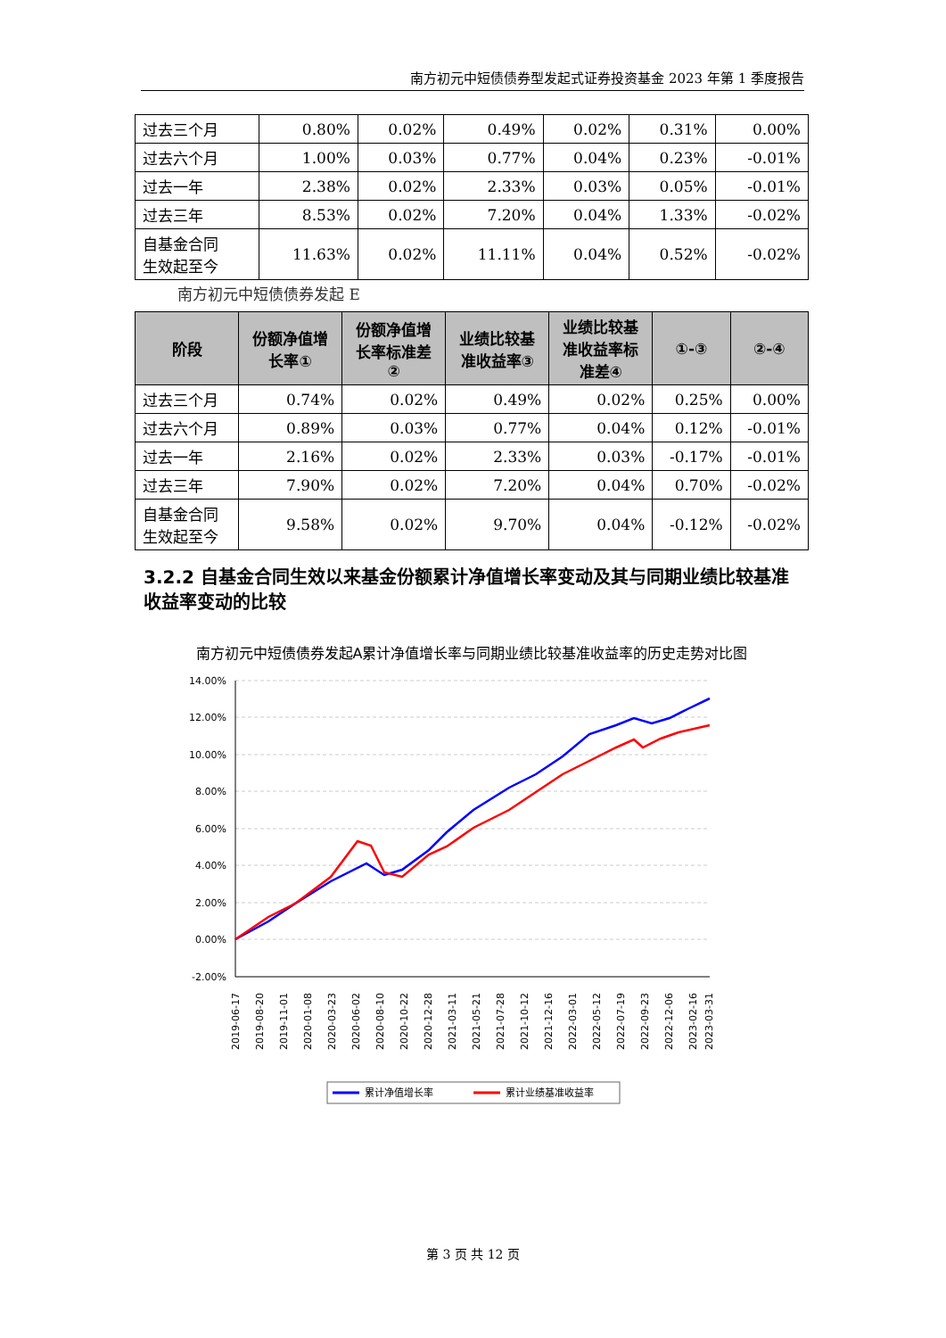南方初元中短债债券型发起式证券投资基金 2023 年第 1 季度报告
| 过去三个月 | 0.80% | 0.02% | 0.49% | 0.02% | 0.31% | 0.00% |
| 过去六个月 | 1.00% | 0.03% | 0.77% | 0.04% | 0.23% | -0.01% |
| 过去一年 | 2.38% | 0.02% | 2.33% | 0.03% | 0.05% | -0.01% |
| 过去三年 | 8.53% | 0.02% | 7.20% | 0.04% | 1.33% | -0.02% |
| 自基金合同 生效起至今 | 11.63% | 0.02% | 11.11% | 0.04% | 0.52% | -0.02% |
南方初元中短债债券发起 E
| 阶段 | 份额净值增 长率① | 份额净值增 长率标准差 ② | 业绩比较基 准收益率③ | 业绩比较基 准收益率标 准差④ | ①-③ | ②-④ |
| --- | --- | --- | --- | --- | --- | --- |
| 过去三个月 | 0.74% | 0.02% | 0.49% | 0.02% | 0.25% | 0.00% |
| 过去六个月 | 0.89% | 0.03% | 0.77% | 0.04% | 0.12% | -0.01% |
| 过去一年 | 2.16% | 0.02% | 2.33% | 0.03% | -0.17% | -0.01% |
| 过去三年 | 7.90% | 0.02% | 7.20% | 0.04% | 0.70% | -0.02% |
| 自基金合同 生效起至今 | 9.58% | 0.02% | 9.70% | 0.04% | -0.12% | -0.02% |
3.2.2 自基金合同生效以来基金份额累计净值增长率变动及其与同期业绩比较基准收益率变动的比较
南方初元中短债债券发起A累计净值增长率与同期业绩比较基准收益率的历史走势对比图
14.00%
12.00%
10.00%
8.00%
6.00%
4.00%
2.00%
0.00%
-2.00%
2019-06-17
2019-08-20
2019-11-01
2020-01-08
2020-03-23
2020-06-02
2020-08-10
2020-10-22
2020-12-28
2021-03-11
2021-05-21
2021-07-28
2021-10-12
2021-12-16
2022-03-01
2022-05-12
2022-07-19
2022-09-23
2022-12-06
2023-02-16
2023-03-31
累计净值增长率
累计业绩基准收益率
第 3 页 共 12 页